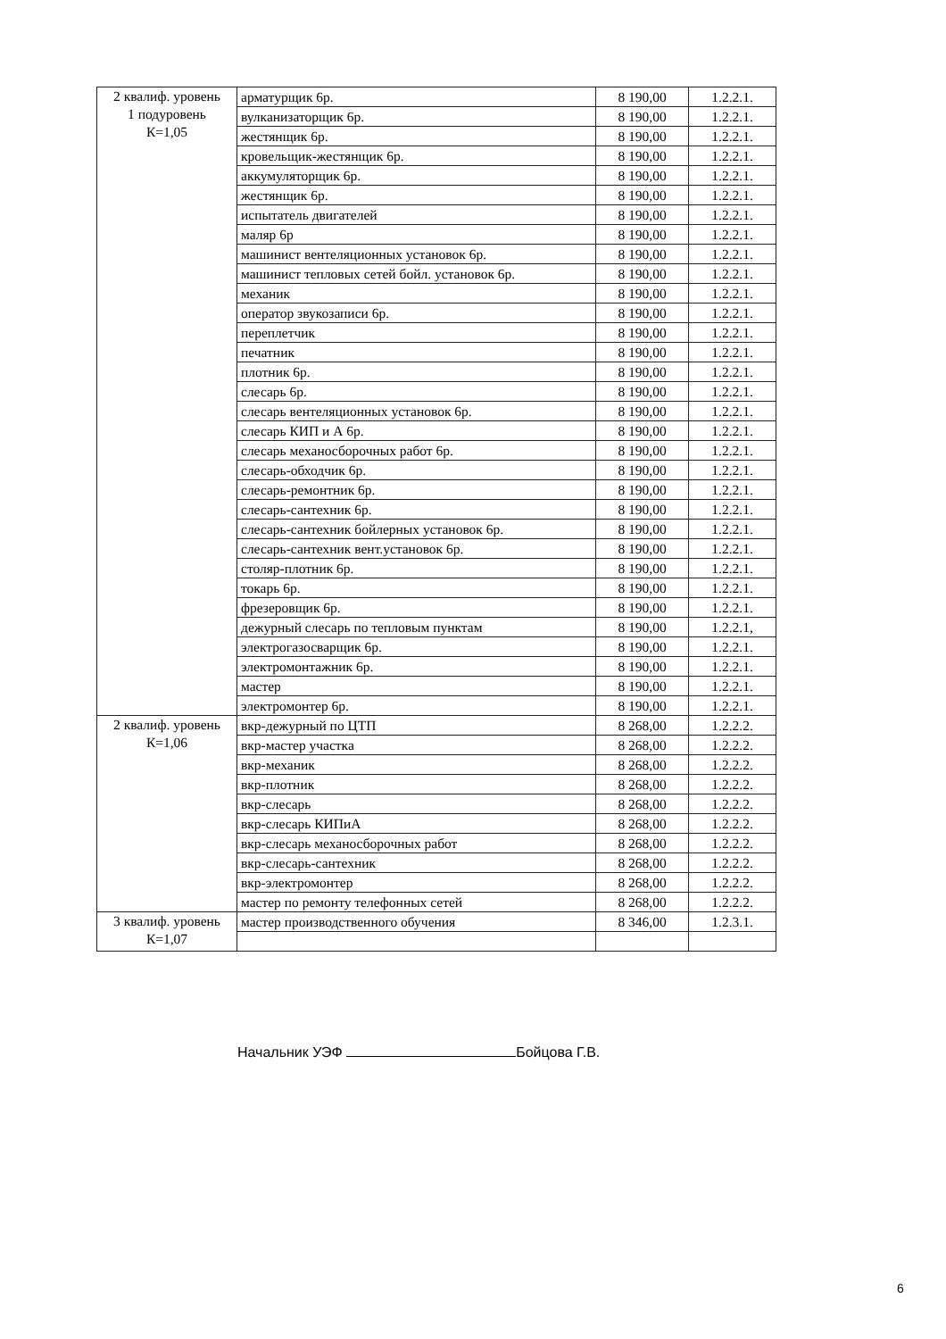| 2 квалиф. уровень 1 подуровень К=1,05 | арматурщик 6р. | 8 190,00 | 1.2.2.1. |
| | вулканизаторщик 6р. | 8 190,00 | 1.2.2.1. |
| | жестянщик 6р. | 8 190,00 | 1.2.2.1. |
| | кровельщик-жестянщик 6р. | 8 190,00 | 1.2.2.1. |
| | аккумуляторщик 6р. | 8 190,00 | 1.2.2.1. |
| | жестянщик 6р. | 8 190,00 | 1.2.2.1. |
| | испытатель двигателей | 8 190,00 | 1.2.2.1. |
| | маляр 6р | 8 190,00 | 1.2.2.1. |
| | машинист вентеляционных установок 6р. | 8 190,00 | 1.2.2.1. |
| | машинист тепловых сетей бойл. установок 6р. | 8 190,00 | 1.2.2.1. |
| | механик | 8 190,00 | 1.2.2.1. |
| | оператор звукозаписи 6р. | 8 190,00 | 1.2.2.1. |
| | переплетчик | 8 190,00 | 1.2.2.1. |
| | печатник | 8 190,00 | 1.2.2.1. |
| | плотник 6р. | 8 190,00 | 1.2.2.1. |
| | слесарь 6р. | 8 190,00 | 1.2.2.1. |
| | слесарь вентеляционных установок 6р. | 8 190,00 | 1.2.2.1. |
| | слесарь КИП и А 6р. | 8 190,00 | 1.2.2.1. |
| | слесарь механосборочных работ 6р. | 8 190,00 | 1.2.2.1. |
| | слесарь-обходчик 6р. | 8 190,00 | 1.2.2.1. |
| | слесарь-ремонтник 6р. | 8 190,00 | 1.2.2.1. |
| | слесарь-сантехник 6р. | 8 190,00 | 1.2.2.1. |
| | слесарь-сантехник бойлерных установок 6р. | 8 190,00 | 1.2.2.1. |
| | слесарь-сантехник вент.установок 6р. | 8 190,00 | 1.2.2.1. |
| | столяр-плотник 6р. | 8 190,00 | 1.2.2.1. |
| | токарь 6р. | 8 190,00 | 1.2.2.1. |
| | фрезеровщик 6р. | 8 190,00 | 1.2.2.1. |
| | дежурный слесарь по тепловым пунктам | 8 190,00 | 1.2.2.1, |
| | электрогазосварщик 6р. | 8 190,00 | 1.2.2.1. |
| | электромонтажник 6р. | 8 190,00 | 1.2.2.1. |
| | мастер | 8 190,00 | 1.2.2.1. |
| | электромонтер 6р. | 8 190,00 | 1.2.2.1. |
| 2 квалиф. уровень К=1,06 | вкр-дежурный по ЦТП | 8 268,00 | 1.2.2.2. |
| | вкр-мастер участка | 8 268,00 | 1.2.2.2. |
| | вкр-механик | 8 268,00 | 1.2.2.2. |
| | вкр-плотник | 8 268,00 | 1.2.2.2. |
| | вкр-слесарь | 8 268,00 | 1.2.2.2. |
| | вкр-слесарь КИПиА | 8 268,00 | 1.2.2.2. |
| | вкр-слесарь механосборочных работ | 8 268,00 | 1.2.2.2. |
| | вкр-слесарь-сантехник | 8 268,00 | 1.2.2.2. |
| | вкр-электромонтер | 8 268,00 | 1.2.2.2. |
| | мастер по ремонту телефонных сетей | 8 268,00 | 1.2.2.2. |
| 3 квалиф. уровень К=1,07 | мастер производственного обучения | 8 346,00 | 1.2.3.1. |
Начальник УЭФ Бойцова Г.В.
6